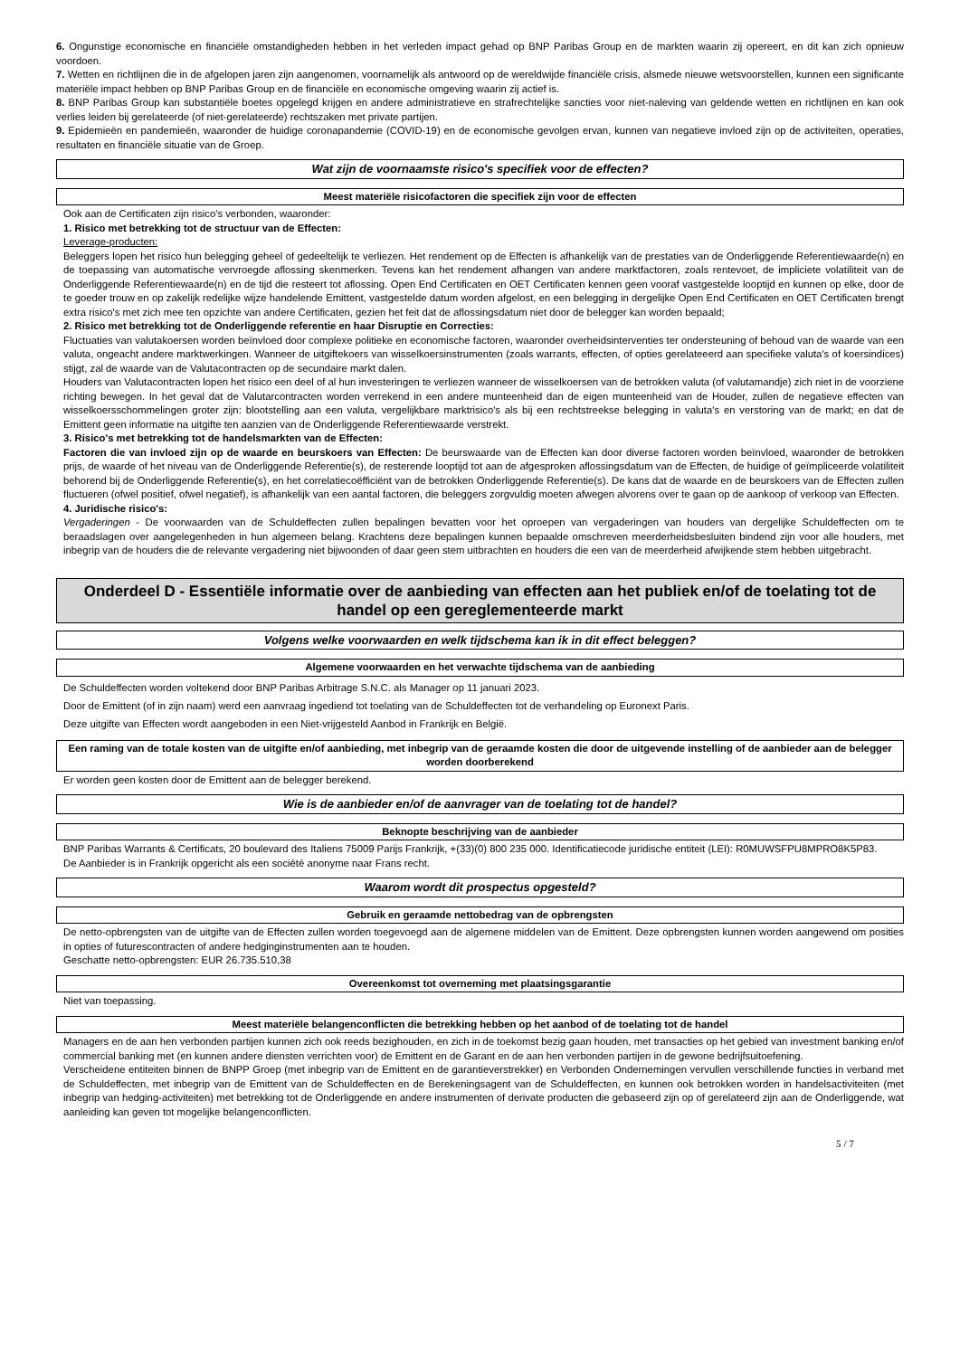6. Ongunstige economische en financiële omstandigheden hebben in het verleden impact gehad op BNP Paribas Group en de markten waarin zij opereert, en dit kan zich opnieuw voordoen.
7. Wetten en richtlijnen die in de afgelopen jaren zijn aangenomen, voornamelijk als antwoord op de wereldwijde financiële crisis, alsmede nieuwe wetsvoorstellen, kunnen een significante materiële impact hebben op BNP Paribas Group en de financiële en economische omgeving waarin zij actief is.
8. BNP Paribas Group kan substantiële boetes opgelegd krijgen en andere administratieve en strafrechtelijke sancties voor niet-naleving van geldende wetten en richtlijnen en kan ook verlies leiden bij gerelateerde (of niet-gerelateerde) rechtszaken met private partijen.
9. Epidemieën en pandemieën, waaronder de huidige coronapandemie (COVID-19) en de economische gevolgen ervan, kunnen van negatieve invloed zijn op de activiteiten, operaties, resultaten en financiële situatie van de Groep.
Wat zijn de voornaamste risico's specifiek voor de effecten?
Meest materiële risicofactoren die specifiek zijn voor de effecten
Ook aan de Certificaten zijn risico's verbonden, waaronder:
1. Risico met betrekking tot de structuur van de Effecten:
Leverage-producten:
Beleggers lopen het risico hun belegging geheel of gedeeltelijk te verliezen. Het rendement op de Effecten is afhankelijk van de prestaties van de Onderliggende Referentiewaarde(n) en de toepassing van automatische vervroegde aflossing skenmerken. Tevens kan het rendement afhangen van andere marktfactoren, zoals rentevoet, de impliciete volatiliteit van de Onderliggende Referentiewaarde(n) en de tijd die resteert tot aflossing. Open End Certificaten en OET Certificaten kennen geen vooraf vastgestelde looptijd en kunnen op elke, door de te goeder trouw en op zakelijk redelijke wijze handelende Emittent, vastgestelde datum worden afgelost, en een belegging in dergelijke Open End Certificaten en OET Certificaten brengt extra risico's met zich mee ten opzichte van andere Certificaten, gezien het feit dat de aflossingsdatum niet door de belegger kan worden bepaald;
2. Risico met betrekking tot de Onderliggende referentie en haar Disruptie en Correcties:
Fluctuaties van valutakoersen worden beïnvloed door complexe politieke en economische factoren, waaronder overheidsinterventies ter ondersteuning of behoud van de waarde van een valuta, ongeacht andere marktwerkingen. Wanneer de uitgiftekoers van wisselkoersinstrumenten (zoals warrants, effecten, of opties gerelateeerd aan specifieke valuta's of koersindices) stijgt, zal de waarde van de Valutacontracten op de secundaire markt dalen.
Houders van Valutacontracten lopen het risico een deel of al hun investeringen te verliezen wanneer de wisselkoersen van de betrokken valuta (of valutamandje) zich niet in de voorziene richting bewegen. In het geval dat de Valutarcontracten worden verrekend in een andere munteenheid dan de eigen munteenheid van de Houder, zullen de negatieve effecten van wisselkoersschommelingen groter zijn: blootstelling aan een valuta, vergelijkbare marktrisico's als bij een rechtstreekse belegging in valuta's en verstoring van de markt; en dat de Emittent geen informatie na uitgifte ten aanzien van de Onderliggende Referentiewaarde verstrekt.
3. Risico's met betrekking tot de handelsmarkten van de Effecten:
Factoren die van invloed zijn op de waarde en beurskoers van Effecten: De beurswaarde van de Effecten kan door diverse factoren worden beïnvloed, waaronder de betrokken prijs, de waarde of het niveau van de Onderliggende Referentie(s), de resterende looptijd tot aan de afgesproken aflossingsdatum van de Effecten, de huidige of geïmpliceerde volatiliteit behorend bij de Onderliggende Referentie(s), en het correlatiecoëfficiënt van de betrokken Onderliggende Referentie(s). De kans dat de waarde en de beurskoers van de Effecten zullen fluctueren (ofwel positief, ofwel negatief), is afhankelijk van een aantal factoren, die beleggers zorgvuldig moeten afwegen alvorens over te gaan op de aankoop of verkoop van Effecten.
4. Juridische risico's:
Vergaderingen - De voorwaarden van de Schuldeffecten zullen bepalingen bevatten voor het oproepen van vergaderingen van houders van dergelijke Schuldeffecten om te beraadslagen over aangelegenheden in hun algemeen belang. Krachtens deze bepalingen kunnen bepaalde omschreven meerderheidsbesluiten bindend zijn voor alle houders, met inbegrip van de houders die de relevante vergadering niet bijwoonden of daar geen stem uitbrachten en houders die een van de meerderheid afwijkende stem hebben uitgebracht.
Onderdeel D - Essentiële informatie over de aanbieding van effecten aan het publiek en/of de toelating tot de handel op een gereglementeerde markt
Volgens welke voorwaarden en welk tijdschema kan ik in dit effect beleggen?
Algemene voorwaarden en het verwachte tijdschema van de aanbieding
De Schuldeffecten worden voltekend door BNP Paribas Arbitrage S.N.C. als Manager op 11 januari 2023.
Door de Emittent (of in zijn naam) werd een aanvraag ingediend tot toelating van de Schuldeffecten tot de verhandeling op Euronext Paris.
Deze uitgifte van Effecten wordt aangeboden in een Niet-vrijgesteld Aanbod in Frankrijk en België.
Een raming van de totale kosten van de uitgifte en/of aanbieding, met inbegrip van de geraamde kosten die door de uitgevende instelling of de aanbieder aan de belegger worden doorberekend
Er worden geen kosten door de Emittent aan de belegger berekend.
Wie is de aanbieder en/of de aanvrager van de toelating tot de handel?
Beknopte beschrijving van de aanbieder
BNP Paribas Warrants & Certificats, 20 boulevard des Italiens 75009 Parijs Frankrijk, +(33)(0) 800 235 000. Identificatiecode juridische entiteit (LEI): R0MUWSFPU8MPRO8K5P83.
De Aanbieder is in Frankrijk opgericht als een société anonyme naar Frans recht.
Waarom wordt dit prospectus opgesteld?
Gebruik en geraamde nettobedrag van de opbrengsten
De netto-opbrengsten van de uitgifte van de Effecten zullen worden toegevoegd aan de algemene middelen van de Emittent. Deze opbrengsten kunnen worden aangewend om posities in opties of futurescontracten of andere hedginginstrumenten aan te houden.
Geschatte netto-opbrengsten: EUR 26.735.510,38
Overeenkomst tot overneming met plaatsingsgarantie
Niet van toepassing.
Meest materiële belangenconflicten die betrekking hebben op het aanbod of de toelating tot de handel
Managers en de aan hen verbonden partijen kunnen zich ook reeds bezighouden, en zich in de toekomst bezig gaan houden, met transacties op het gebied van investment banking en/of commercial banking met (en kunnen andere diensten verrichten voor) de Emittent en de Garant en de aan hen verbonden partijen in de gewone bedrijfsuitoefening.
Verscheidene entiteiten binnen de BNPP Groep (met inbegrip van de Emittent en de garantieverstrekker) en Verbonden Ondernemingen vervullen verschillende functies in verband met de Schuldeffecten, met inbegrip van de Emittent van de Schuldeffecten en de Berekeningsagent van de Schuldeffecten, en kunnen ook betrokken worden in handelsactiviteiten (met inbegrip van hedging-activiteiten) met betrekking tot de Onderliggende en andere instrumenten of derivate producten die gebaseerd zijn op of gerelateerd zijn aan de Onderliggende, wat aanleiding kan geven tot mogelijke belangenconflicten.
5 / 7